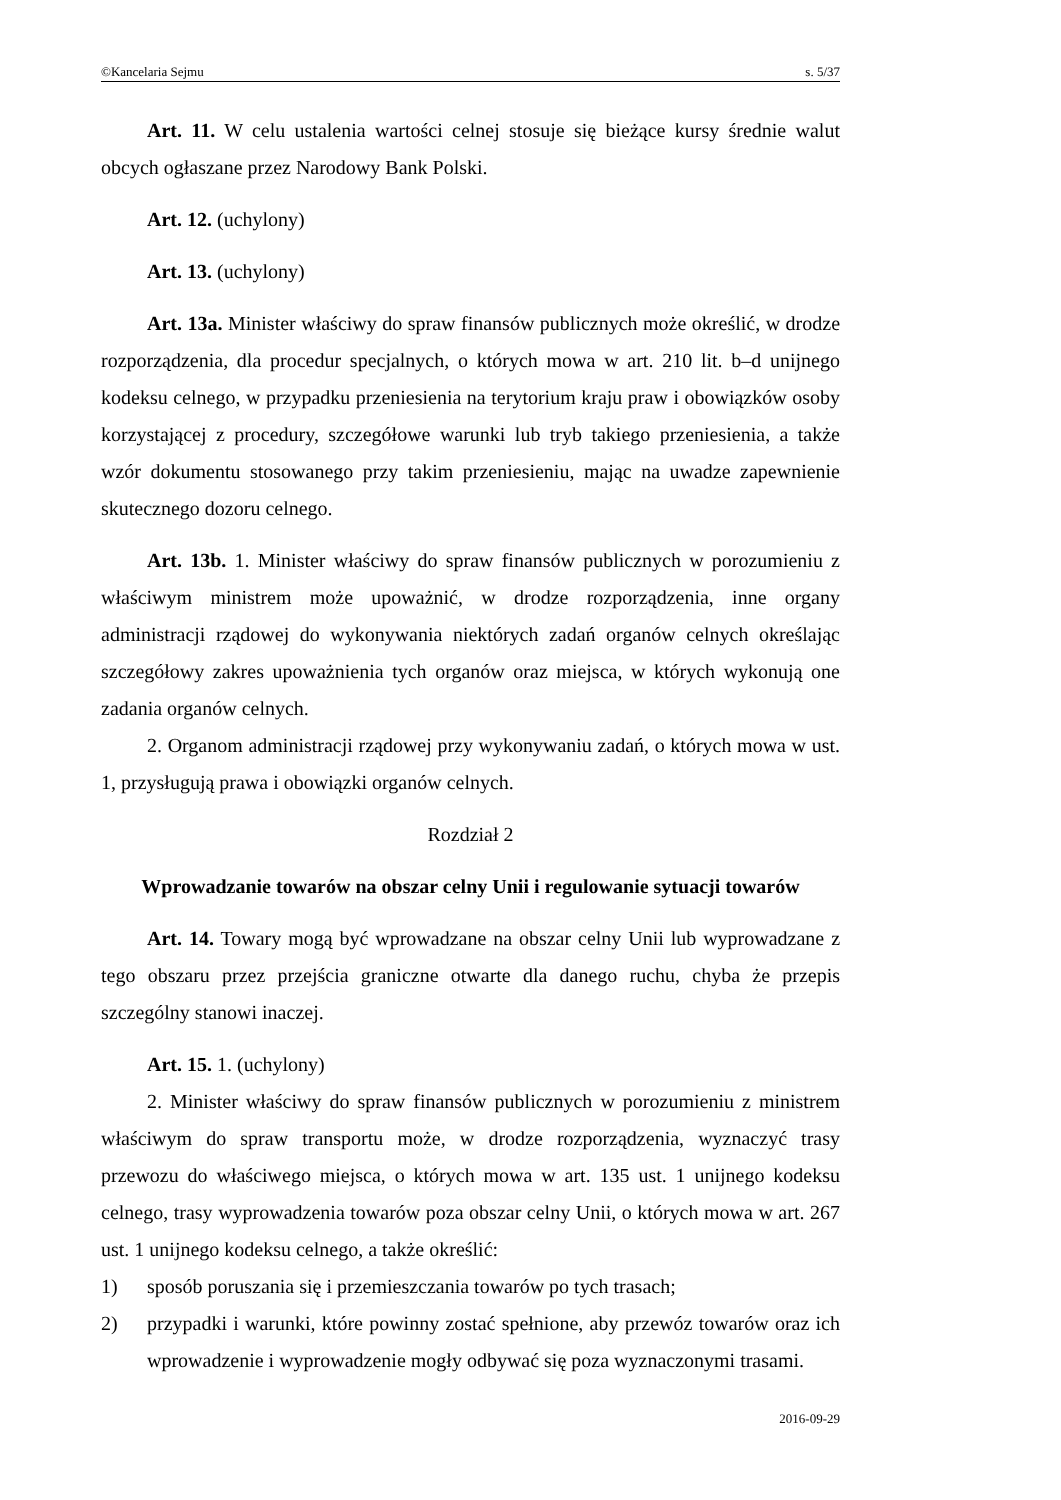©Kancelaria Sejmu s. 5/37
Art. 11. W celu ustalenia wartości celnej stosuje się bieżące kursy średnie walut obcych ogłaszane przez Narodowy Bank Polski.
Art. 12. (uchylony)
Art. 13. (uchylony)
Art. 13a. Minister właściwy do spraw finansów publicznych może określić, w drodze rozporządzenia, dla procedur specjalnych, o których mowa w art. 210 lit. b–d unijnego kodeksu celnego, w przypadku przeniesienia na terytorium kraju praw i obowiązków osoby korzystającej z procedury, szczegółowe warunki lub tryb takiego przeniesienia, a także wzór dokumentu stosowanego przy takim przeniesieniu, mając na uwadze zapewnienie skutecznego dozoru celnego.
Art. 13b. 1. Minister właściwy do spraw finansów publicznych w porozumieniu z właściwym ministrem może upoważnić, w drodze rozporządzenia, inne organy administracji rządowej do wykonywania niektórych zadań organów celnych określając szczegółowy zakres upoważnienia tych organów oraz miejsca, w których wykonują one zadania organów celnych.
2. Organom administracji rządowej przy wykonywaniu zadań, o których mowa w ust. 1, przysługują prawa i obowiązki organów celnych.
Rozdział 2
Wprowadzanie towarów na obszar celny Unii i regulowanie sytuacji towarów
Art. 14. Towary mogą być wprowadzane na obszar celny Unii lub wyprowadzane z tego obszaru przez przejścia graniczne otwarte dla danego ruchu, chyba że przepis szczególny stanowi inaczej.
Art. 15. 1. (uchylony)
2. Minister właściwy do spraw finansów publicznych w porozumieniu z ministrem właściwym do spraw transportu może, w drodze rozporządzenia, wyznaczyć trasy przewozu do właściwego miejsca, o których mowa w art. 135 ust. 1 unijnego kodeksu celnego, trasy wyprowadzenia towarów poza obszar celny Unii, o których mowa w art. 267 ust. 1 unijnego kodeksu celnego, a także określić:
1) sposób poruszania się i przemieszczania towarów po tych trasach;
2) przypadki i warunki, które powinny zostać spełnione, aby przewóz towarów oraz ich wprowadzenie i wyprowadzenie mogły odbywać się poza wyznaczonymi trasami.
2016-09-29